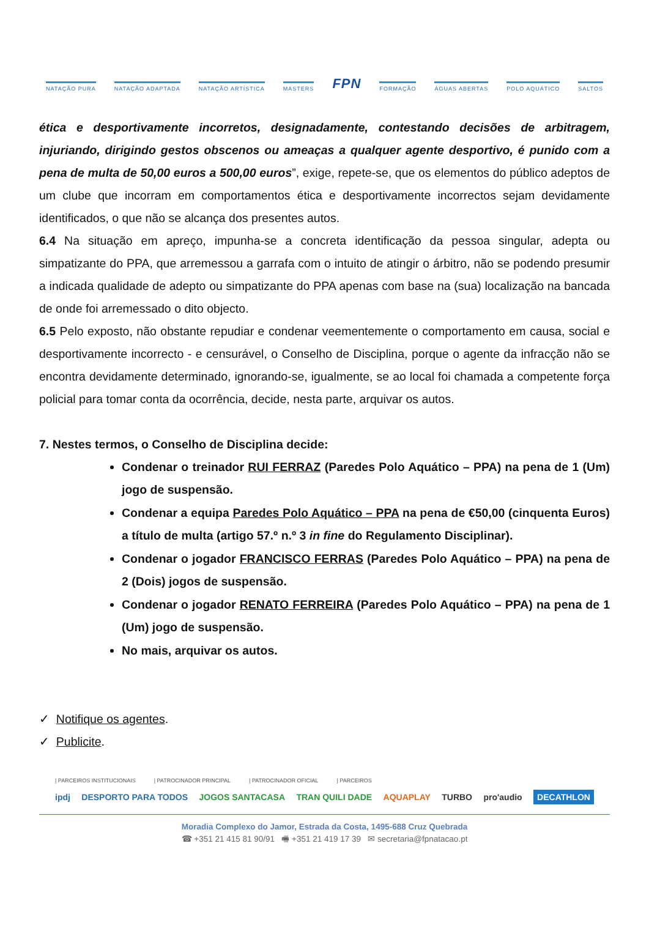NATAÇÃO PURA NATAÇÃO ADAPTADA NATAÇÃO ARTÍSTICA MASTERS FPN FORMAÇÃO ÁGUAS ABERTAS POLO AQUÁTICO SALTOS
ética e desportivamente incorretos, designadamente, contestando decisões de arbitragem, injuriando, dirigindo gestos obscenos ou ameaças a qualquer agente desportivo, é punido com a pena de multa de 50,00 euros a 500,00 euros”, exige, repete-se, que os elementos do público adeptos de um clube que incorram em comportamentos ética e desportivamente incorrectos sejam devidamente identificados, o que não se alcança dos presentes autos.
6.4 Na situação em apreço, impunha-se a concreta identificação da pessoa singular, adepta ou simpatizante do PPA, que arremessou a garrafa com o intuito de atingir o árbitro, não se podendo presumir a indicada qualidade de adepto ou simpatizante do PPA apenas com base na (sua) localização na bancada de onde foi arremessado o dito objecto.
6.5 Pelo exposto, não obstante repudiar e condenar veementemente o comportamento em causa, social e desportivamente incorrecto - e censurável, o Conselho de Disciplina, porque o agente da infracção não se encontra devidamente determinado, ignorando-se, igualmente, se ao local foi chamada a competente força policial para tomar conta da ocorrência, decide, nesta parte, arquivar os autos.
7. Nestes termos, o Conselho de Disciplina decide:
Condenar o treinador RUI FERRAZ (Paredes Polo Aquático – PPA) na pena de 1 (Um) jogo de suspensão.
Condenar a equipa Paredes Polo Aquático – PPA na pena de €50,00 (cinquenta Euros) a título de multa (artigo 57.º n.º 3 in fine do Regulamento Disciplinar).
Condenar o jogador FRANCISCO FERRAS (Paredes Polo Aquático – PPA) na pena de 2 (Dois) jogos de suspensão.
Condenar o jogador RENATO FERREIRA (Paredes Polo Aquático – PPA) na pena de 1 (Um) jogo de suspensão.
No mais, arquivar os autos.
✓ Notifique os agentes.
✓ Publicite.
| PARCEIROS INSTITUCIONAIS | PATROCINADOR PRINCIPAL | PATROCINADOR OFICIAL | PARCEIROS
ipdj DESPORTO PARA TODOS JOGOS SANTACASA TRAN QUILI DADE AQUAPLAY TURBO pro'audio DECATHLON
Moradia Complexo do Jamor, Estrada da Costa, 1495-688 Cruz Quebrada
☎ +351 21 415 81 90/91 🖷 +351 21 419 17 39 ✉ secretaria@fpnatacao.pt